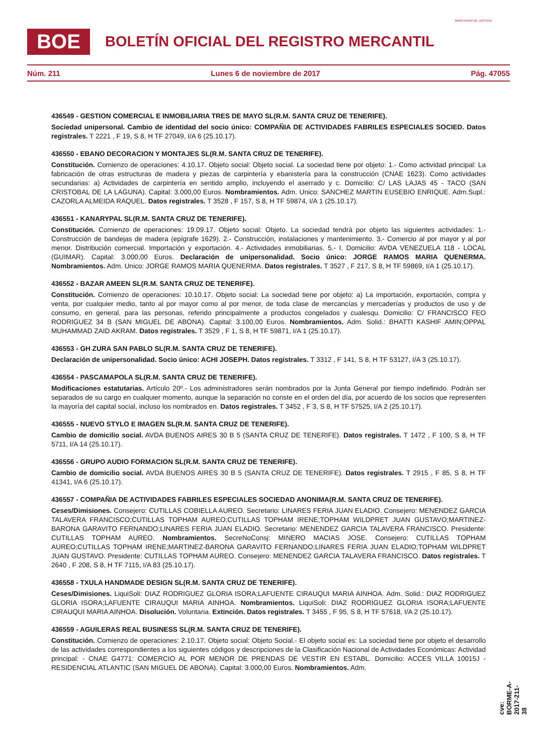BOE
BOLETÍN OFICIAL DEL REGISTRO MERCANTIL
MINISTERIO DE JUSTICIA
Núm. 211 Lunes 6 de noviembre de 2017 Pág. 47055
436549 - GESTION COMERCIAL E INMOBILIARIA TRES DE MAYO SL(R.M. SANTA CRUZ DE TENERIFE).
Sociedad unipersonal. Cambio de identidad del socio único: COMPAÑIA DE ACTIVIDADES FABRILES ESPECIALES SOCIED. Datos registrales. T 2221 , F 19, S 8, H TF 27049, I/A 6 (25.10.17).
436550 - EBANO DECORACION Y MONTAJES SL(R.M. SANTA CRUZ DE TENERIFE).
Constitución. Comienzo de operaciones: 4.10.17. Objeto social: Objeto social. La sociedad tiene por objeto: 1.- Como actividad principal: La fabricación de otras estructuras de madera y piezas de carpintería y ebanistería para la construcción (CNAE 1623). Como actividades secundarias: a) Actividades de carpintería en sentido amplio, incluyendo el aserrado y c. Domicilio: C/ LAS LAJAS 45 - TACO (SAN CRISTOBAL DE LA LAGUNA). Capital: 3.000,00 Euros. Nombramientos. Adm. Unico: SANCHEZ MARTIN EUSEBIO ENRIQUE. Adm.Supl.: CAZORLA ALMEIDA RAQUEL. Datos registrales. T 3528 , F 157, S 8, H TF 59874, I/A 1 (25.10.17).
436551 - KANARYPAL SL(R.M. SANTA CRUZ DE TENERIFE).
Constitución. Comienzo de operaciones: 19.09.17. Objeto social: Objeto. La sociedad tendrá por objeto las siguientes actividades: 1.- Construcción de bandejas de madera (epígrafe 1629). 2.- Construcción, instalaciones y mantenimiento. 3.- Comercio al por mayor y al por menor. Distribución comercial. Importación y exportación. 4.- Actividades inmobiliarias. 5.- I. Domicilio: AVDA VENEZUELA 118 - LOCAL (GUIMAR). Capital: 3.000,00 Euros. Declaración de unipersonalidad. Socio único: JORGE RAMOS MARIA QUENERMA. Nombramientos. Adm. Unico: JORGE RAMOS MARIA QUENERMA. Datos registrales. T 3527 , F 217, S 8, H TF 59869, I/A 1 (25.10.17).
436552 - BAZAR AMEEN SL(R.M. SANTA CRUZ DE TENERIFE).
Constitución. Comienzo de operaciones: 10.10.17. Objeto social: La sociedad tiene por objeto: a) La importación, exportación, compra y venta, por cualquier medio, tanto al por mayor como al por menor, de toda clase de mercancías y mercaderías y productos de uso y de consumo, en general, para las personas, referido principalmente a productos congelados y cualesqu. Domicilio: C/ FRANCISCO FEO RODRIGUEZ 34 B (SAN MIGUEL DE ABONA). Capital: 3.100,00 Euros. Nombramientos. Adm. Solid.: BHATTI KASHIF AMIN;OPPAL MUHAMMAD ZAID AKRAM. Datos registrales. T 3529 , F 1, S 8, H TF 59871, I/A 1 (25.10.17).
436553 - GH ZURA SAN PABLO SL(R.M. SANTA CRUZ DE TENERIFE).
Declaración de unipersonalidad. Socio único: ACHI JOSEPH. Datos registrales. T 3312 , F 141, S 8, H TF 53127, I/A 3 (25.10.17).
436554 - PASCAMAPOLA SL(R.M. SANTA CRUZ DE TENERIFE).
Modificaciones estatutarias. Artículo 20º.- Los administradores serán nombrados por la Junta General por tiempo indefinido. Podrán ser separados de su cargo en cualquier momento, aunque la separación no conste en el orden del día, por acuerdo de los socios que representen la mayoría del capital social, incluso los nombrados en. Datos registrales. T 3452 , F 3, S 8, H TF 57525, I/A 2 (25.10.17).
436555 - NUEVO STYLO E IMAGEN SL(R.M. SANTA CRUZ DE TENERIFE).
Cambio de domicilio social. AVDA BUENOS AIRES 30 B 5 (SANTA CRUZ DE TENERIFE). Datos registrales. T 1472 , F 100, S 8, H TF 5711, I/A 14 (25.10.17).
436556 - GRUPO AUDIO FORMACION SL(R.M. SANTA CRUZ DE TENERIFE).
Cambio de domicilio social. AVDA BUENOS AIRES 30 B 5 (SANTA CRUZ DE TENERIFE). Datos registrales. T 2915 , F 85, S 8, H TF 41341, I/A 6 (25.10.17).
436557 - COMPAÑIA DE ACTIVIDADES FABRILES ESPECIALES SOCIEDAD ANONIMA(R.M. SANTA CRUZ DE TENERIFE).
Ceses/Dimisiones. Consejero: CUTILLAS COBIELLA AUREO. Secretario: LINARES FERIA JUAN ELADIO. Consejero: MENENDEZ GARCIA TALAVERA FRANCISCO;CUTILLAS TOPHAM AUREO;CUTILLAS TOPHAM IRENE;TOPHAM WILDPRET JUAN GUSTAVO;MARTINEZ-BARONA GARAVITO FERNANDO;LINARES FERIA JUAN ELADIO. Secretario: MENENDEZ GARCIA TALAVERA FRANCISCO. Presidente: CUTILLAS TOPHAM AUREO. Nombramientos. SecreNoConsj: MINERO MACIAS JOSE. Consejero: CUTILLAS TOPHAM AUREO;CUTILLAS TOPHAM IRENE;MARTINEZ-BARONA GARAVITO FERNANDO;LINARES FERIA JUAN ELADIO;TOPHAM WILDPRET JUAN GUSTAVO. Presidente: CUTILLAS TOPHAM AUREO. Consejero: MENENDEZ GARCIA TALAVERA FRANCISCO. Datos registrales. T 2640 , F 208, S 8, H TF 7115, I/A 83 (25.10.17).
436558 - TXULA HANDMADE DESIGN SL(R.M. SANTA CRUZ DE TENERIFE).
Ceses/Dimisiones. LiquiSoli: DIAZ RODRIGUEZ GLORIA ISORA;LAFUENTE CIRAUQUI MARIA AINHOA. Adm. Solid.: DIAZ RODRIGUEZ GLORIA ISORA;LAFUENTE CIRAUQUI MARIA AINHOA. Nombramientos. LiquiSoli: DIAZ RODRIGUEZ GLORIA ISORA;LAFUENTE CIRAUQUI MARIA AINHOA. Disolución. Voluntaria. Extinción. Datos registrales. T 3455 , F 95, S 8, H TF 57618, I/A 2 (25.10.17).
436559 - AGUILERAS REAL BUSINESS SL(R.M. SANTA CRUZ DE TENERIFE).
Constitución. Comienzo de operaciones: 2.10.17. Objeto social: Objeto Social.- El objeto social es: La sociedad tiene por objeto el desarrollo de las actividades correspondientes a los siguientes códigos y descripciones de la Clasificación Nacional de Actividades Económicas: Actividad principal: - CNAE G4771: COMERCIO AL POR MENOR DE PRENDAS DE VESTIR EN ESTABL. Domicilio: ACCES VILLA 10015J - RESIDENCIAL ATLANTIC (SAN MIGUEL DE ABONA). Capital: 3.000,00 Euros. Nombramientos. Adm.
cve: BORME-A-2017-211-38